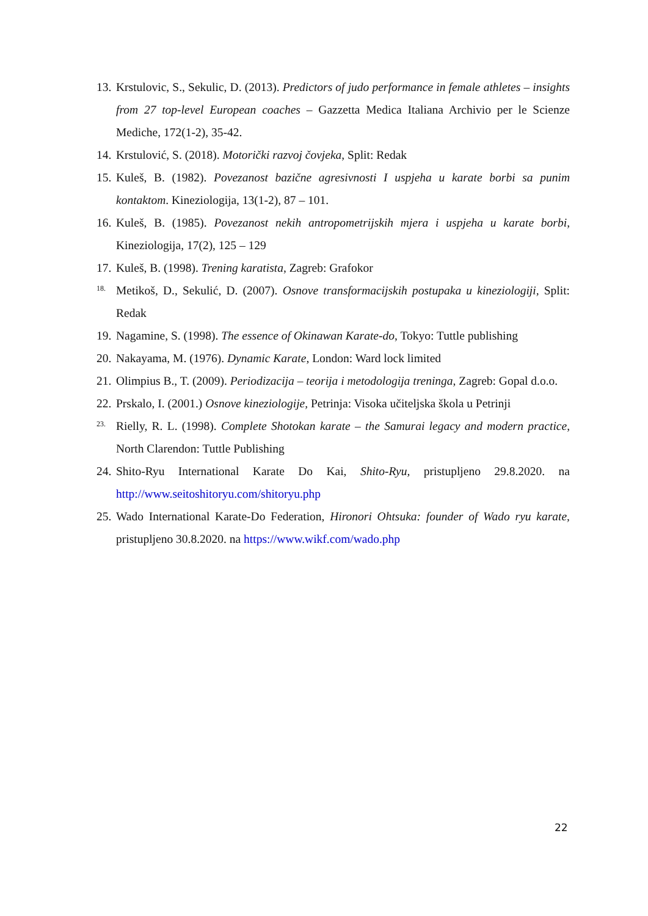13. Krstulovic, S., Sekulic, D. (2013). Predictors of judo performance in female athletes – insights from 27 top-level European coaches – Gazzetta Medica Italiana Archivio per le Scienze Mediche, 172(1-2), 35-42.
14. Krstulović, S. (2018). Motorički razvoj čovjeka, Split: Redak
15. Kuleš, B. (1982). Povezanost bazične agresivnosti I uspjeha u karate borbi sa punim kontaktom. Kineziologija, 13(1-2), 87 – 101.
16. Kuleš, B. (1985). Povezanost nekih antropometrijskih mjera i uspjeha u karate borbi, Kineziologija, 17(2), 125 – 129
17. Kuleš, B. (1998). Trening karatista, Zagreb: Grafokor
18. Metikoš, D., Sekulić, D. (2007). Osnove transformacijskih postupaka u kineziologiji, Split: Redak
19. Nagamine, S. (1998). The essence of Okinawan Karate-do, Tokyo: Tuttle publishing
20. Nakayama, M. (1976). Dynamic Karate, London: Ward lock limited
21. Olimpius B., T. (2009). Periodizacija – teorija i metodologija treninga, Zagreb: Gopal d.o.o.
22. Prskalo, I. (2001.) Osnove kineziologije, Petrinja: Visoka učiteljska škola u Petrinji
23. Rielly, R. L. (1998). Complete Shotokan karate – the Samurai legacy and modern practice, North Clarendon: Tuttle Publishing
24. Shito-Ryu International Karate Do Kai, Shito-Ryu, pristupljeno 29.8.2020. na http://www.seitoshitoryu.com/shitoryu.php
25. Wado International Karate-Do Federation, Hironori Ohtsuka: founder of Wado ryu karate, pristupljeno 30.8.2020. na https://www.wikf.com/wado.php
22